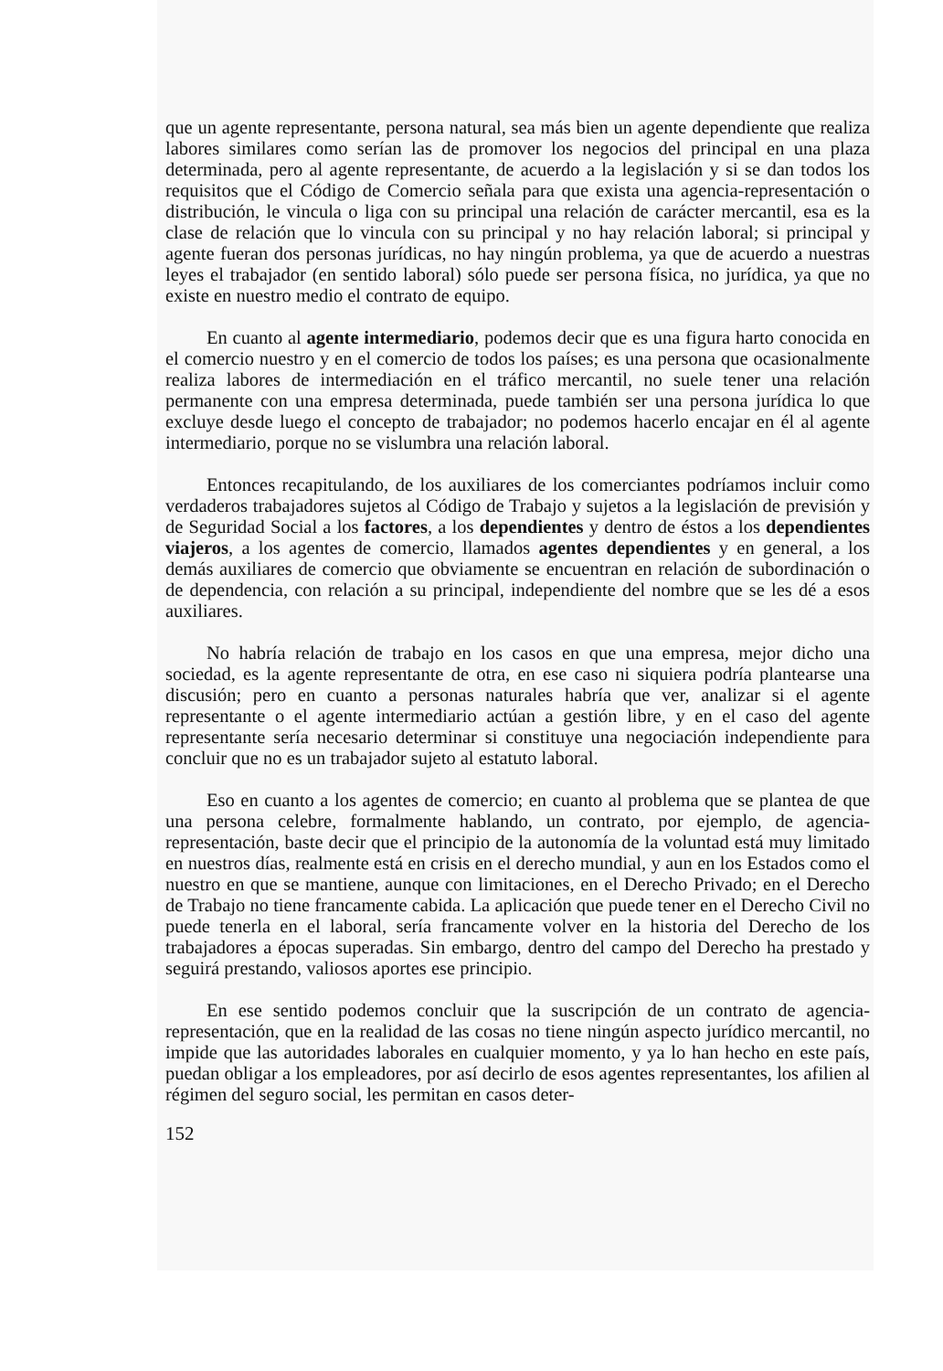que un agente representante, persona natural, sea más bien un agente dependiente que realiza labores similares como serían las de promover los negocios del principal en una plaza determinada, pero al agente representante, de acuerdo a la legislación y si se dan todos los requisitos que el Código de Comercio señala para que exista una agencia-representación o distribución, le vincula o liga con su principal una relación de carácter mercantil, esa es la clase de relación que lo vincula con su principal y no hay relación laboral; si principal y agente fueran dos personas jurídicas, no hay ningún problema, ya que de acuerdo a nuestras leyes el trabajador (en sentido laboral) sólo puede ser persona física, no jurídica, ya que no existe en nuestro medio el contrato de equipo.
En cuanto al agente intermediario, podemos decir que es una figura harto conocida en el comercio nuestro y en el comercio de todos los países; es una persona que ocasionalmente realiza labores de intermediación en el tráfico mercantil, no suele tener una relación permanente con una empresa determinada, puede también ser una persona jurídica lo que excluye desde luego el concepto de trabajador; no podemos hacerlo encajar en él al agente intermediario, porque no se vislumbra una relación laboral.
Entonces recapitulando, de los auxiliares de los comerciantes podríamos incluir como verdaderos trabajadores sujetos al Código de Trabajo y sujetos a la legislación de previsión y de Seguridad Social a los factores, a los dependientes y dentro de éstos a los dependientes viajeros, a los agentes de comercio, llamados agentes dependientes y en general, a los demás auxiliares de comercio que obviamente se encuentran en relación de subordinación o de dependencia, con relación a su principal, independiente del nombre que se les dé a esos auxiliares.
No habría relación de trabajo en los casos en que una empresa, mejor dicho una sociedad, es la agente representante de otra, en ese caso ni siquiera podría plantearse una discusión; pero en cuanto a personas naturales habría que ver, analizar si el agente representante o el agente intermediario actúan a gestión libre, y en el caso del agente representante sería necesario determinar si constituye una negociación independiente para concluir que no es un trabajador sujeto al estatuto laboral.
Eso en cuanto a los agentes de comercio; en cuanto al problema que se plantea de que una persona celebre, formalmente hablando, un contrato, por ejemplo, de agencia-representación, baste decir que el principio de la autonomía de la voluntad está muy limitado en nuestros días, realmente está en crisis en el derecho mundial, y aun en los Estados como el nuestro en que se mantiene, aunque con limitaciones, en el Derecho Privado; en el Derecho de Trabajo no tiene francamente cabida. La aplicación que puede tener en el Derecho Civil no puede tenerla en el laboral, sería francamente volver en la historia del Derecho de los trabajadores a épocas superadas. Sin embargo, dentro del campo del Derecho ha prestado y seguirá prestando, valiosos aportes ese principio.
En ese sentido podemos concluir que la suscripción de un contrato de agencia-representación, que en la realidad de las cosas no tiene ningún aspecto jurídico mercantil, no impide que las autoridades laborales en cualquier momento, y ya lo han hecho en este país, puedan obligar a los empleadores, por así decirlo de esos agentes representantes, los afilien al régimen del seguro social, les permitan en casos deter-
152